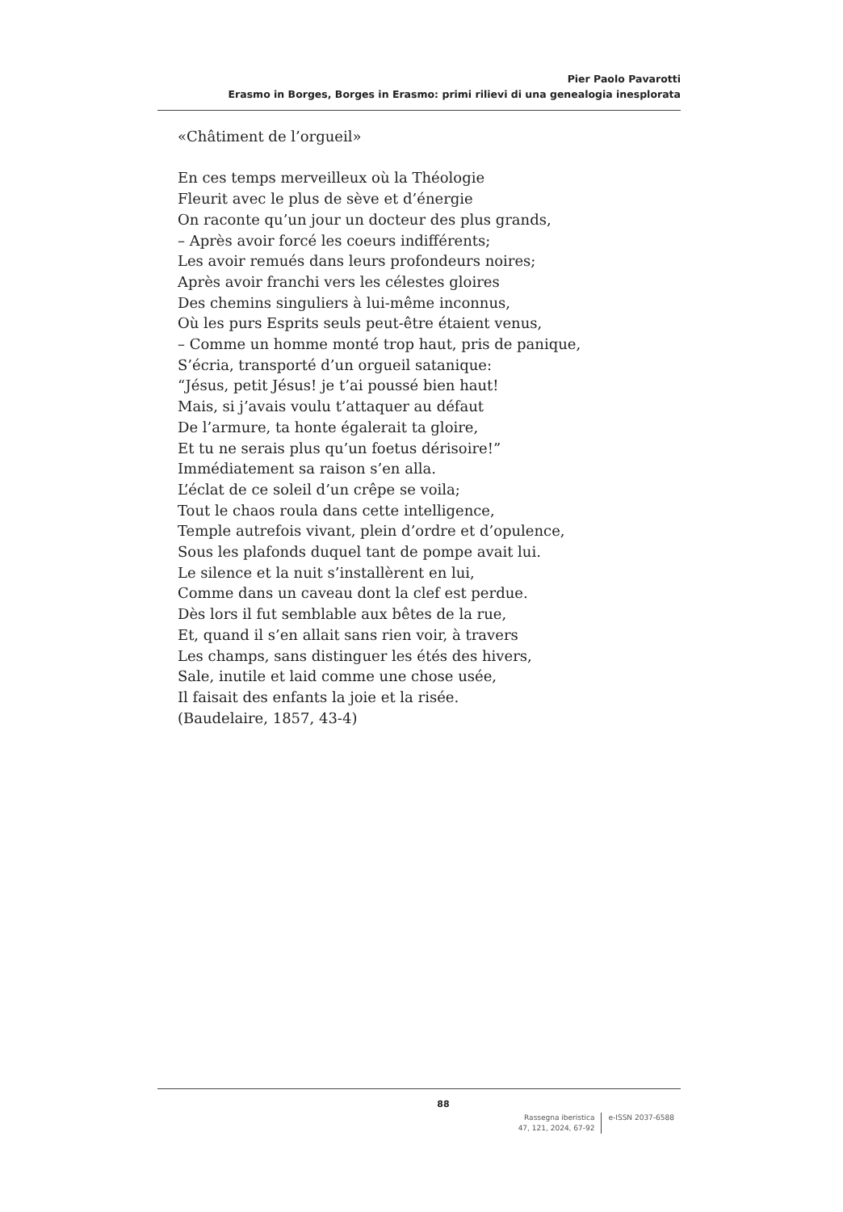Pier Paolo Pavarotti
Erasmo in Borges, Borges in Erasmo: primi rilievi di una genealogia inesplorata
«Châtiment de l’orgueil»
En ces temps merveilleux où la Théologie
Fleurit avec le plus de sève et d’énergie
On raconte qu’un jour un docteur des plus grands,
– Après avoir forcé les coeurs indifférents;
Les avoir remués dans leurs profondeurs noires;
Après avoir franchi vers les célestes gloires
Des chemins singuliers à lui-même inconnus,
Où les purs Esprits seuls peut-être étaient venus,
– Comme un homme monté trop haut, pris de panique,
S’écria, transporté d’un orgueil satanique:
“Jésus, petit Jésus! je t’ai poussé bien haut!
Mais, si j’avais voulu t’attaquer au défaut
De l’armure, ta honte égalerait ta gloire,
Et tu ne serais plus qu’un foetus dérisoire!”
Immédiatement sa raison s’en alla.
L’éclat de ce soleil d’un crêpe se voila;
Tout le chaos roula dans cette intelligence,
Temple autrefois vivant, plein d’ordre et d’opulence,
Sous les plafonds duquel tant de pompe avait lui.
Le silence et la nuit s’installèrent en lui,
Comme dans un caveau dont la clef est perdue.
Dès lors il fut semblable aux bêtes de la rue,
Et, quand il s’en allait sans rien voir, à travers
Les champs, sans distinguer les étés des hivers,
Sale, inutile et laid comme une chose usée,
Il faisait des enfants la joie et la risée.
(Baudelaire, 1857, 43-4)
88
Rassegna iberistica
47, 121, 2024, 67-92
e-ISSN 2037-6588